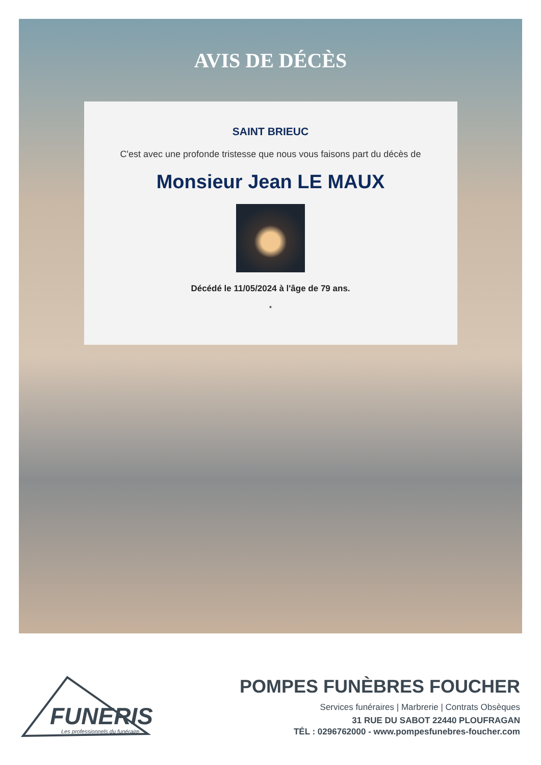AVIS DE DÉCÈS
SAINT BRIEUC
C'est avec une profonde tristesse que nous vous faisons part du décès de
Monsieur Jean LE MAUX
Décédé le 11/05/2024 à l'âge de 79 ans.
*
FUNERIS
Les professionnels du funéraire
POMPES FUNÈBRES FOUCHER
Services funéraires | Marbrerie | Contrats Obsèques
31 RUE DU SABOT 22440 PLOUFRAGAN
TÉL : 0296762000 - www.pompesfunebres-foucher.com